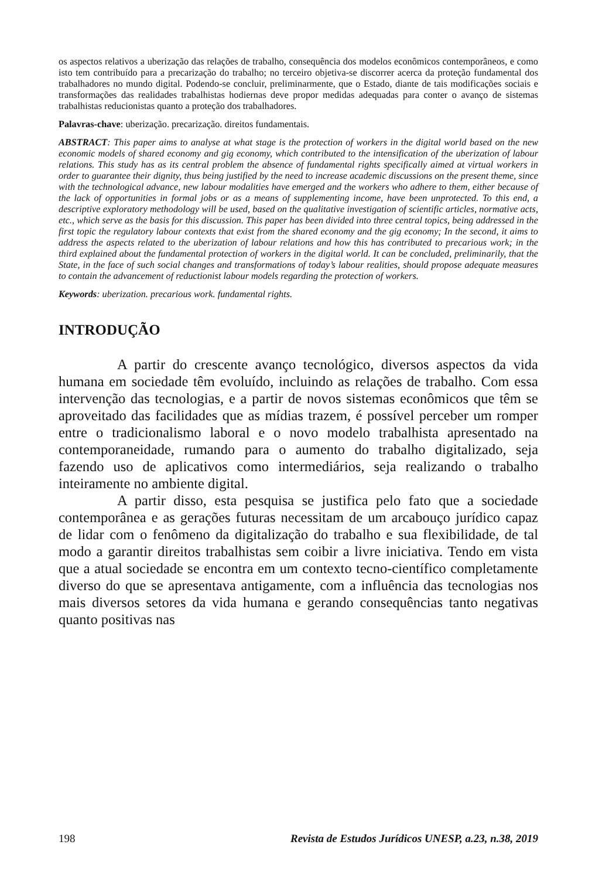os aspectos relativos a uberização das relações de trabalho, consequência dos modelos econômicos contemporâneos, e como isto tem contribuído para a precarização do trabalho; no terceiro objetiva-se discorrer acerca da proteção fundamental dos trabalhadores no mundo digital. Podendo-se concluir, preliminarmente, que o Estado, diante de tais modificações sociais e transformações das realidades trabalhistas hodiernas deve propor medidas adequadas para conter o avanço de sistemas trabalhistas reducionistas quanto a proteção dos trabalhadores.
Palavras-chave: uberização. precarização. direitos fundamentais.
ABSTRACT: This paper aims to analyse at what stage is the protection of workers in the digital world based on the new economic models of shared economy and gig economy, which contributed to the intensification of the uberization of labour relations. This study has as its central problem the absence of fundamental rights specifically aimed at virtual workers in order to guarantee their dignity, thus being justified by the need to increase academic discussions on the present theme, since with the technological advance, new labour modalities have emerged and the workers who adhere to them, either because of the lack of opportunities in formal jobs or as a means of supplementing income, have been unprotected. To this end, a descriptive exploratory methodology will be used, based on the qualitative investigation of scientific articles, normative acts, etc., which serve as the basis for this discussion. This paper has been divided into three central topics, being addressed in the first topic the regulatory labour contexts that exist from the shared economy and the gig economy; In the second, it aims to address the aspects related to the uberization of labour relations and how this has contributed to precarious work; in the third explained about the fundamental protection of workers in the digital world. It can be concluded, preliminarily, that the State, in the face of such social changes and transformations of today’s labour realities, should propose adequate measures to contain the advancement of reductionist labour models regarding the protection of workers.
Keywords: uberization. precarious work. fundamental rights.
INTRODUÇÃO
A partir do crescente avanço tecnológico, diversos aspectos da vida humana em sociedade têm evoluído, incluindo as relações de trabalho. Com essa intervenção das tecnologias, e a partir de novos sistemas econômicos que têm se aproveitado das facilidades que as mídias trazem, é possível perceber um romper entre o tradicionalismo laboral e o novo modelo trabalhista apresentado na contemporaneidade, rumando para o aumento do trabalho digitalizado, seja fazendo uso de aplicativos como intermediários, seja realizando o trabalho inteiramente no ambiente digital.
A partir disso, esta pesquisa se justifica pelo fato que a sociedade contemporânea e as gerações futuras necessitam de um arcabouço jurídico capaz de lidar com o fenômeno da digitalização do trabalho e sua flexibilidade, de tal modo a garantir direitos trabalhistas sem coibir a livre iniciativa. Tendo em vista que a atual sociedade se encontra em um contexto tecno-científico completamente diverso do que se apresentava antigamente, com a influência das tecnologias nos mais diversos setores da vida humana e gerando consequências tanto negativas quanto positivas nas
198 Revista de Estudos Jurídicos UNESP, a.23, n.38, 2019